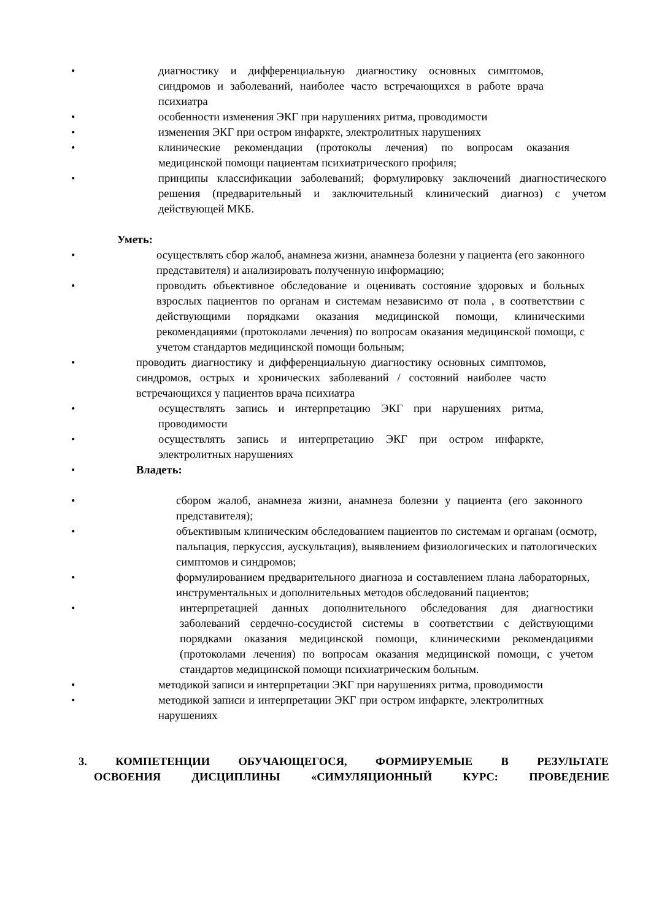•
диагностику и дифференциальную диагностику основных симптомов, синдромов и заболеваний, наиболее часто встречающихся в работе врача психиатра
•
особенности изменения ЭКГ при нарушениях ритма, проводимости
•
изменения ЭКГ при остром инфаркте, электролитных нарушениях
•
клинические рекомендации (протоколы лечения) по вопросам оказания медицинской помощи пациентам психиатрического профиля;
•
принципы классификации заболеваний; формулировку заключений диагностического решения (предварительный и заключительный клинический диагноз) с учетом действующей МКБ.
Уметь:
•
осуществлять сбор жалоб, анамнеза жизни, анамнеза болезни у пациента (его законного представителя) и анализировать полученную информацию;
•
проводить объективное обследование и оценивать состояние здоровых и больных взрослых пациентов по органам и системам независимо от пола , в соответствии с действующими порядками оказания медицинской помощи, клиническими рекомендациями (протоколами лечения) по вопросам оказания медицинской помощи, с учетом стандартов медицинской помощи больным;
•
проводить диагностику и дифференциальную диагностику основных симптомов, синдромов, острых и хронических заболеваний / состояний наиболее часто встречающихся у пациентов врача психиатра
•
осуществлять запись и интерпретацию ЭКГ при нарушениях ритма, проводимости
•
осуществлять запись и интерпретацию ЭКГ при остром инфаркте, электролитных нарушениях
•
Владеть:
•
сбором жалоб, анамнеза жизни, анамнеза болезни у пациента (его законного представителя);
•
объективным клиническим обследованием пациентов по системам и органам (осмотр, пальпация, перкуссия, аускультация), выявлением физиологических и патологических симптомов и синдромов;
•
формулированием предварительного диагноза и составлением плана лабораторных, инструментальных и дополнительных методов обследований пациентов;
•
интерпретацией данных дополнительного обследования для диагностики заболеваний сердечно-сосудистой системы в соответствии с действующими порядками оказания медицинской помощи, клиническими рекомендациями (протоколами лечения) по вопросам оказания медицинской помощи, с учетом стандартов медицинской помощи психиатрическим больным.
•
методикой записи и интерпретации ЭКГ при нарушениях ритма, проводимости
•
методикой записи и интерпретации ЭКГ при остром инфаркте, электролитных нарушениях
3. КОМПЕТЕНЦИИ ОБУЧАЮЩЕГОСЯ, ФОРМИРУЕМЫЕ В РЕЗУЛЬТАТЕ
ОСВОЕНИЯ ДИСЦИПЛИНЫ «СИМУЛЯЦИОННЫЙ КУРС: ПРОВЕДЕНИЕ